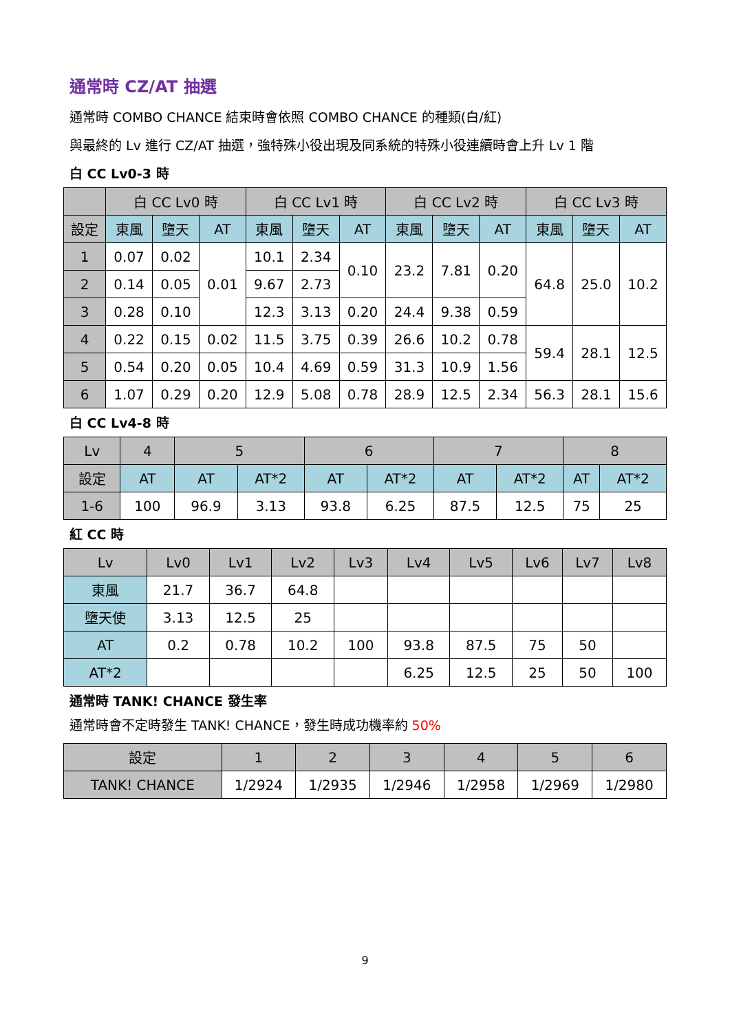通常時 CZ/AT 抽選
通常時 COMBO CHANCE 結束時會依照 COMBO CHANCE 的種類(白/紅)
與最終的 Lv 進行 CZ/AT 抽選，強特殊小役出現及同系統的特殊小役連續時會上升 Lv 1 階
白 CC Lv0-3 時
| | 白 CC Lv0 時 | | | 白 CC Lv1 時 | | | 白 CC Lv2 時 | | | 白 CC Lv3 時 | | |
| --- | --- | --- | --- | --- | --- | --- | --- | --- | --- | --- | --- | --- |
| 設定 | 東風 | 墮天 | AT | 東風 | 墮天 | AT | 東風 | 墮天 | AT | 東風 | 墮天 | AT |
| 1 | 0.07 | 0.02 | 0.01 | 10.1 | 2.34 | 0.10 | 23.2 | 7.81 | 0.20 | 64.8 | 25.0 | 10.2 |
| 2 | 0.14 | 0.05 | | 9.67 | 2.73 | | | | | | | |
| 3 | 0.28 | 0.10 | | 12.3 | 3.13 | 0.20 | 24.4 | 9.38 | 0.59 | | | |
| 4 | 0.22 | 0.15 | 0.02 | 11.5 | 3.75 | 0.39 | 26.6 | 10.2 | 0.78 | 59.4 | 28.1 | 12.5 |
| 5 | 0.54 | 0.20 | 0.05 | 10.4 | 4.69 | 0.59 | 31.3 | 10.9 | 1.56 | | | |
| 6 | 1.07 | 0.29 | 0.20 | 12.9 | 5.08 | 0.78 | 28.9 | 12.5 | 2.34 | 56.3 | 28.1 | 15.6 |
白 CC Lv4-8 時
| Lv | 4 | 5 | | 6 | | 7 | | 8 | |
| --- | --- | --- | --- | --- | --- | --- | --- | --- | --- |
| 設定 | AT | AT | AT*2 | AT | AT*2 | AT | AT*2 | AT | AT*2 |
| 1-6 | 100 | 96.9 | 3.13 | 93.8 | 6.25 | 87.5 | 12.5 | 75 | 25 |
紅 CC 時
| Lv | Lv0 | Lv1 | Lv2 | Lv3 | Lv4 | Lv5 | Lv6 | Lv7 | Lv8 |
| --- | --- | --- | --- | --- | --- | --- | --- | --- | --- |
| 東風 | 21.7 | 36.7 | 64.8 | | | | | | |
| 墮天使 | 3.13 | 12.5 | 25 | | | | | | |
| AT | 0.2 | 0.78 | 10.2 | 100 | 93.8 | 87.5 | 75 | 50 | |
| AT*2 | | | | | 6.25 | 12.5 | 25 | 50 | 100 |
通常時 TANK! CHANCE 發生率
通常時會不定時發生 TANK! CHANCE，發生時成功機率約 50%
| 設定 | 1 | 2 | 3 | 4 | 5 | 6 |
| --- | --- | --- | --- | --- | --- | --- |
| TANK! CHANCE | 1/2924 | 1/2935 | 1/2946 | 1/2958 | 1/2969 | 1/2980 |
9